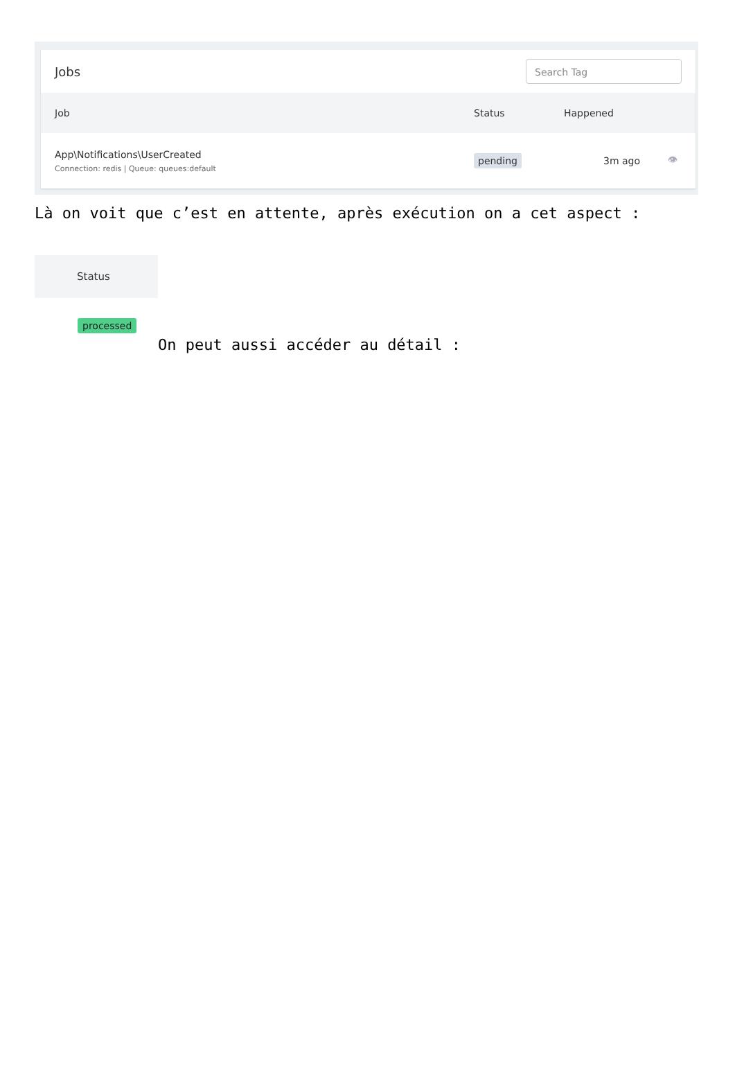Jobs
Search Tag
| Job | Status | Happened | |
| --- | --- | --- | --- |
| App\Notifications\UserCreated Connection: redis / Queue: queues:default | pending | 3m ago | 👁 |
Là on voit que c’est en attente, après exécution on a cet aspect :
Status
processed
On peut aussi accéder au détail :